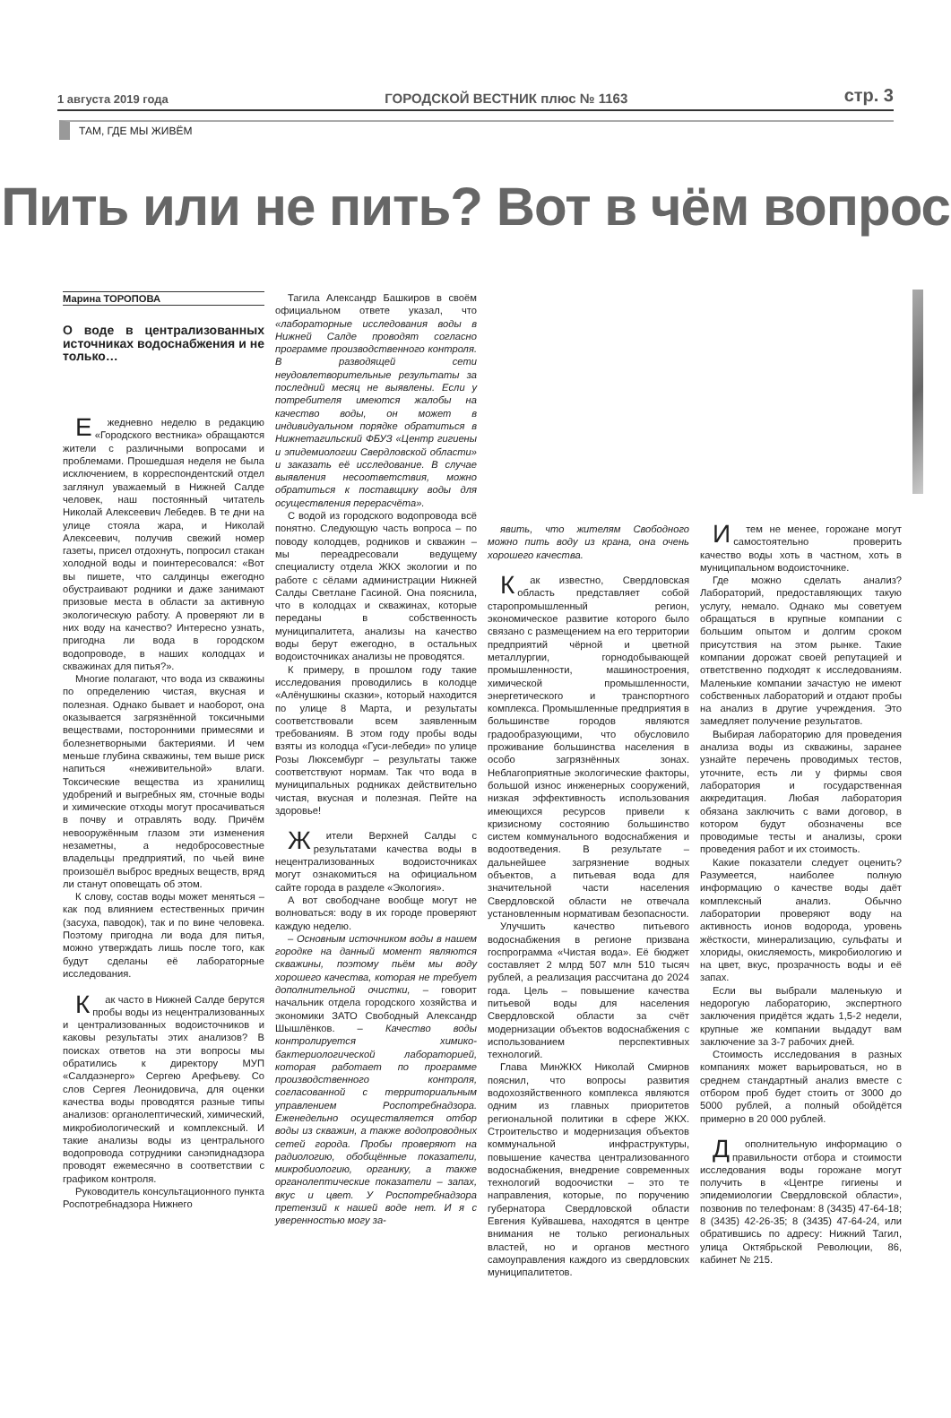1 августа 2019 года ГОРОДСКОЙ ВЕСТНИК плюс № 1163 стр. 3
ТАМ, ГДЕ МЫ ЖИВЁМ
Пить или не пить? Вот в чём вопрос
Марина ТОРОПОВА
О воде в централизованных источниках водоснабжения и не только…
Ежедневно неделю в редакцию «Городского вестника» обращаются жители с различными вопросами и проблемами. Прошедшая неделя не была исключением, в корреспондентский отдел заглянул уважаемый в Нижней Салде человек, наш постоянный читатель Николай Алексеевич Лебедев. В те дни на улице стояла жара, и Николай Алексеевич, получив свежий номер газеты, присел отдохнуть, попросил стакан холодной воды и поинтересовался: «Вот вы пишете, что салдинцы ежегодно обустраивают родники и даже занимают призовые места в области за активную экологическую работу. А проверяют ли в них воду на качество? Интересно узнать, пригодна ли вода в городском водопроводе, в наших колодцах и скважинах для питья?».
Многие полагают, что вода из скважины по определению чистая, вкусная и полезная. Однако бывает и наоборот, она оказывается загрязнённой токсичными веществами, посторонними примесями и болезнетворными бактериями. И чем меньше глубина скважины, тем выше риск напиться «неживительной» влаги. Токсические вещества из хранилищ удобрений и выгребных ям, сточные воды и химические отходы могут просачиваться в почву и отравлять воду. Причём невооружённым глазом эти изменения незаметны, а недобросовестные владельцы предприятий, по чьей вине произошёл выброс вредных веществ, вряд ли станут оповещать об этом.
К слову, состав воды может меняться – как под влиянием естественных причин (засуха, паводок), так и по вине человека. Поэтому пригодна ли вода для питья, можно утверждать лишь после того, как будут сделаны её лабораторные исследования.
Как часто в Нижней Салде берутся пробы воды из нецентрализованных и централизованных водоисточников и каковы результаты этих анализов? В поисках ответов на эти вопросы мы обратились к директору МУП «Салдаэнерго» Сергею Арефьеву. Со слов Сергея Леонидовича, для оценки качества воды проводятся разные типы анализов: органолептический, химический, микробиологический и комплексный. И такие анализы воды из центрального водопровода сотрудники санэпиднадзора проводят ежемесячно в соответствии с графиком контроля.
Руководитель консультационного пункта Роспотребнадзора Нижнего
Тагила Александр Башкиров в своём официальном ответе указал, что «лабораторные исследования воды в Нижней Салде проводят согласно программе производственного контроля. В разводящей сети неудовлетворительные результаты за последний месяц не выявлены. Если у потребителя имеются жалобы на качество воды, он может в индивидуальном порядке обратиться в Нижнетагильский ФБУЗ «Центр гигиены и эпидемиологии Свердловской области» и заказать её исследование. В случае выявления несоответствия, можно обратиться к поставщику воды для осуществления перерасчёта».
С водой из городского водопровода всё понятно. Следующую часть вопроса – по поводу колодцев, родников и скважин – мы переадресовали ведущему специалисту отдела ЖКХ экологии и по работе с сёлами администрации Нижней Салды Светлане Гасиной. Она пояснила, что в колодцах и скважинах, которые переданы в собственность муниципалитета, анализы на качество воды берут ежегодно, в остальных водоисточниках анализы не проводятся.
К примеру, в прошлом году такие исследования проводились в колодце «Алёнушкины сказки», который находится по улице 8 Марта, и результаты соответствовали всем заявленным требованиям. В этом году пробы воды взяты из колодца «Гуси-лебеди» по улице Розы Люксембург – результаты также соответствуют нормам. Так что вода в муниципальных родниках действительно чистая, вкусная и полезная. Пейте на здоровье!
Жители Верхней Салды с результатами качества воды в нецентрализованных водоисточниках могут ознакомиться на официальном сайте города в разделе «Экология».
А вот свободчане вообще могут не волноваться: воду в их городе проверяют каждую неделю.
– Основным источником воды в нашем городке на данный момент являются скважины, поэтому пьём мы воду хорошего качества, которая не требует дополнительной очистки, – говорит начальник отдела городского хозяйства и экономики ЗАТО Свободный Александр Шышлёнков. – Качество воды контролируется химико-бактериологической лабораторией, которая работает по программе производственного контроля, согласованной с территориальным управлением Роспотребнадзора. Еженедельно осуществляется отбор воды из скважин, а также водопроводных сетей города. Пробы проверяют на радиологию, обобщённые показатели, микробиологию, органику, а также органолептические показатели – запах, вкус и цвет. У Роспотребнадзора претензий к нашей воде нет. И я с уверенностью могу за-
явить, что жителям Свободного можно пить воду из крана, она очень хорошего качества.
Как известно, Свердловская область представляет собой старопромышленный регион, экономическое развитие которого было связано с размещением на его территории предприятий чёрной и цветной металлургии, горнодобывающей промышленности, машиностроения, химической промышленности, энергетического и транспортного комплекса. Промышленные предприятия в большинстве городов являются градообразующими, что обусловило проживание большинства населения в особо загрязнённых зонах. Неблагоприятные экологические факторы, большой износ инженерных сооружений, низкая эффективность использования имеющихся ресурсов привели к кризисному состоянию большинство систем коммунального водоснабжения и водоотведения. В результате – дальнейшее загрязнение водных объектов, а питьевая вода для значительной части населения Свердловской области не отвечала установленным нормативам безопасности.
Улучшить качество питьевого водоснабжения в регионе призвана госпрограмма «Чистая вода». Её бюджет составляет 2 млрд 507 млн 510 тысяч рублей, а реализация рассчитана до 2024 года. Цель – повышение качества питьевой воды для населения Свердловской области за счёт модернизации объектов водоснабжения с использованием перспективных технологий.
Глава МинЖКХ Николай Смирнов пояснил, что вопросы развития водохозяйственного комплекса являются одним из главных приоритетов региональной политики в сфере ЖКХ. Строительство и модернизация объектов коммунальной инфраструктуры, повышение качества централизованного водоснабжения, внедрение современных технологий водоочистки – это те направления, которые, по поручению губернатора Свердловской области Евгения Куйвашева, находятся в центре внимания не только региональных властей, но и органов местного самоуправления каждого из свердловских муниципалитетов.
И тем не менее, горожане могут самостоятельно проверить качество воды хоть в частном, хоть в муниципальном водоисточнике.
Где можно сделать анализ? Лабораторий, предоставляющих такую услугу, немало. Однако мы советуем обращаться в крупные компании с большим опытом и долгим сроком присутствия на этом рынке. Такие компании дорожат своей репутацией и ответственно подходят к исследованиям. Маленькие компании зачастую не имеют собственных лабораторий и отдают пробы на анализ в другие учреждения. Это замедляет получение результатов.
Выбирая лабораторию для проведения анализа воды из скважины, заранее узнайте перечень проводимых тестов, уточните, есть ли у фирмы своя лаборатория и государственная аккредитация. Любая лаборатория обязана заключить с вами договор, в котором будут обозначены все проводимые тесты и анализы, сроки проведения работ и их стоимость.
Какие показатели следует оценить? Разумеется, наиболее полную информацию о качестве воды даёт комплексный анализ. Обычно лаборатории проверяют воду на активность ионов водорода, уровень жёсткости, минерализацию, сульфаты и хлориды, окисляемость, микробиологию и на цвет, вкус, прозрачность воды и её запах.
Если вы выбрали маленькую и недорогую лабораторию, экспертного заключения придётся ждать 1,5-2 недели, крупные же компании выдадут вам заключение за 3-7 рабочих дней.
Стоимость исследования в разных компаниях может варьироваться, но в среднем стандартный анализ вместе с отбором проб будет стоить от 3000 до 5000 рублей, а полный обойдётся примерно в 20 000 рублей.
Дополнительную информацию о правильности отбора и стоимости исследования воды горожане могут получить в «Центре гигиены и эпидемиологии Свердловской области», позвонив по телефонам: 8 (3435) 47-64-18; 8 (3435) 42-26-35; 8 (3435) 47-64-24, или обратившись по адресу: Нижний Тагил, улица Октябрьской Революции, 86, кабинет № 215.